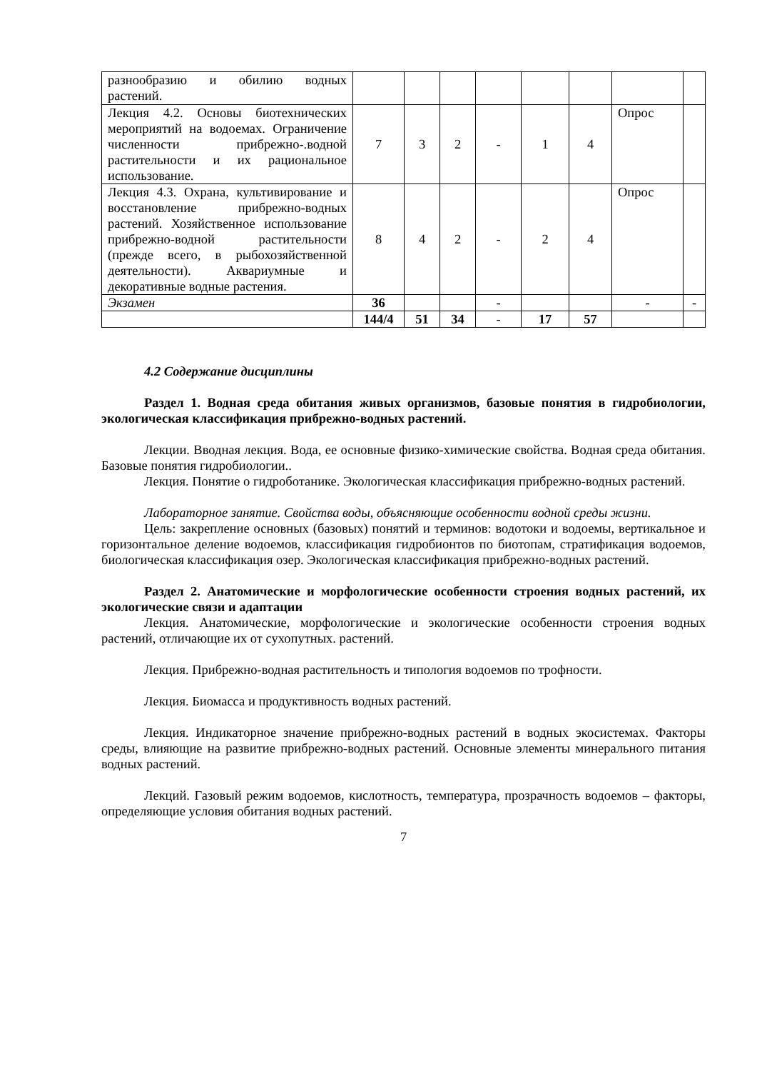| разнообразию и обилию водных растений. | | | | | | | | |
| Лекция 4.2. Основы биотехнических мероприятий на водоемах. Ограничение численности прибрежно-.водной растительности и их рациональное использование. | 7 | 3 | 2 | - | 1 | 4 | Опрос | |
| Лекция 4.3. Охрана, культивирование и восстановление прибрежно-водных растений. Хозяйственное использование прибрежно-водной растительности (прежде всего, в рыбохозяйственной деятельности). Аквариумные и декоративные водные растения. | 8 | 4 | 2 | - | 2 | 4 | Опрос | |
| Экзамен | 36 | | | - | | | - | - |
| | 144/4 | 51 | 34 | - | 17 | 57 | | |
4.2 Содержание дисциплины
Раздел 1. Водная среда обитания живых организмов, базовые понятия в гидробиологии, экологическая классификация прибрежно-водных растений.
Лекции. Вводная лекция. Вода, ее основные физико-химические свойства. Водная среда обитания. Базовые понятия гидробиологии..
Лекция. Понятие о гидроботанике. Экологическая классификация прибрежно-водных растений.
Лабораторное занятие. Свойства воды, объясняющие особенности водной среды жизни.
Цель: закрепление основных (базовых) понятий и терминов: водотоки и водоемы, вертикальное и горизонтальное деление водоемов, классификация гидробионтов по биотопам, стратификация водоемов, биологическая классификация озер. Экологическая классификация прибрежно-водных растений.
Раздел 2. Анатомические и морфологические особенности строения водных растений, их экологические связи и адаптации
Лекция. Анатомические, морфологические и экологические особенности строения водных растений, отличающие их от сухопутных. растений.
Лекция. Прибрежно-водная растительность и типология водоемов по трофности.
Лекция. Биомасса и продуктивность водных растений.
Лекция. Индикаторное значение прибрежно-водных растений в водных экосистемах. Факторы среды, влияющие на развитие прибрежно-водных растений. Основные элементы минерального питания водных растений.
Лекций. Газовый режим водоемов, кислотность, температура, прозрачность водоемов – факторы, определяющие условия обитания водных растений.
7